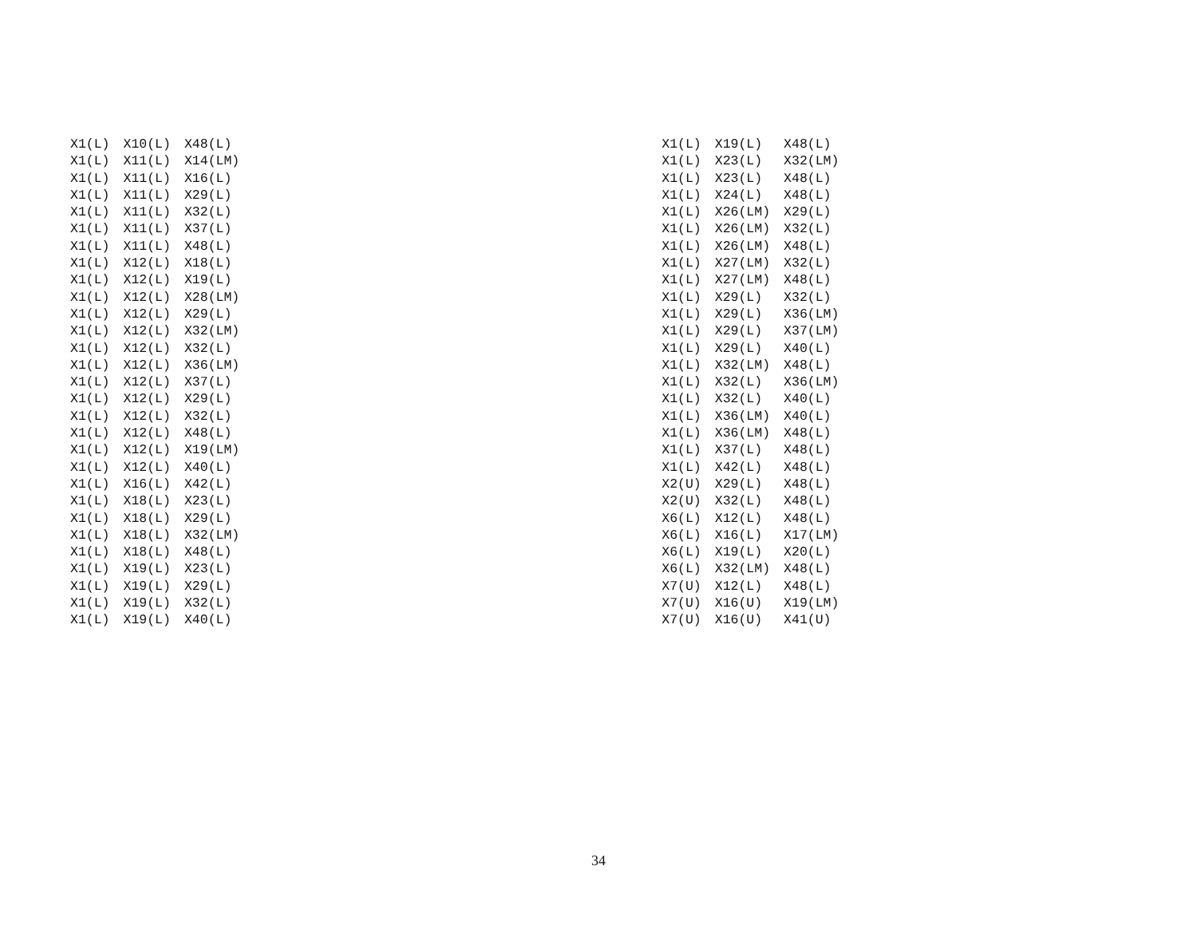| X1(L) | X10(L) | X48(L) |
| X1(L) | X11(L) | X14(LM) |
| X1(L) | X11(L) | X16(L) |
| X1(L) | X11(L) | X29(L) |
| X1(L) | X11(L) | X32(L) |
| X1(L) | X11(L) | X37(L) |
| X1(L) | X11(L) | X48(L) |
| X1(L) | X12(L) | X18(L) |
| X1(L) | X12(L) | X19(L) |
| X1(L) | X12(L) | X28(LM) |
| X1(L) | X12(L) | X29(L) |
| X1(L) | X12(L) | X32(LM) |
| X1(L) | X12(L) | X32(L) |
| X1(L) | X12(L) | X36(LM) |
| X1(L) | X12(L) | X37(L) |
| X1(L) | X12(L) | X29(L) |
| X1(L) | X12(L) | X32(L) |
| X1(L) | X12(L) | X48(L) |
| X1(L) | X12(L) | X19(LM) |
| X1(L) | X12(L) | X40(L) |
| X1(L) | X16(L) | X42(L) |
| X1(L) | X18(L) | X23(L) |
| X1(L) | X18(L) | X29(L) |
| X1(L) | X18(L) | X32(LM) |
| X1(L) | X18(L) | X48(L) |
| X1(L) | X19(L) | X23(L) |
| X1(L) | X19(L) | X29(L) |
| X1(L) | X19(L) | X32(L) |
| X1(L) | X19(L) | X40(L) |
| X1(L) | X19(L) | X48(L) |
| X1(L) | X23(L) | X32(LM) |
| X1(L) | X23(L) | X48(L) |
| X1(L) | X24(L) | X48(L) |
| X1(L) | X26(LM) | X29(L) |
| X1(L) | X26(LM) | X32(L) |
| X1(L) | X26(LM) | X48(L) |
| X1(L) | X27(LM) | X32(L) |
| X1(L) | X27(LM) | X48(L) |
| X1(L) | X29(L) | X32(L) |
| X1(L) | X29(L) | X36(LM) |
| X1(L) | X29(L) | X37(LM) |
| X1(L) | X29(L) | X40(L) |
| X1(L) | X32(LM) | X48(L) |
| X1(L) | X32(L) | X36(LM) |
| X1(L) | X32(L) | X40(L) |
| X1(L) | X36(LM) | X40(L) |
| X1(L) | X36(LM) | X48(L) |
| X1(L) | X37(L) | X48(L) |
| X1(L) | X42(L) | X48(L) |
| X2(U) | X29(L) | X48(L) |
| X2(U) | X32(L) | X48(L) |
| X6(L) | X12(L) | X48(L) |
| X6(L) | X16(L) | X17(LM) |
| X6(L) | X19(L) | X20(L) |
| X6(L) | X32(LM) | X48(L) |
| X7(U) | X12(L) | X48(L) |
| X7(U) | X16(U) | X19(LM) |
| X7(U) | X16(U) | X41(U) |
34